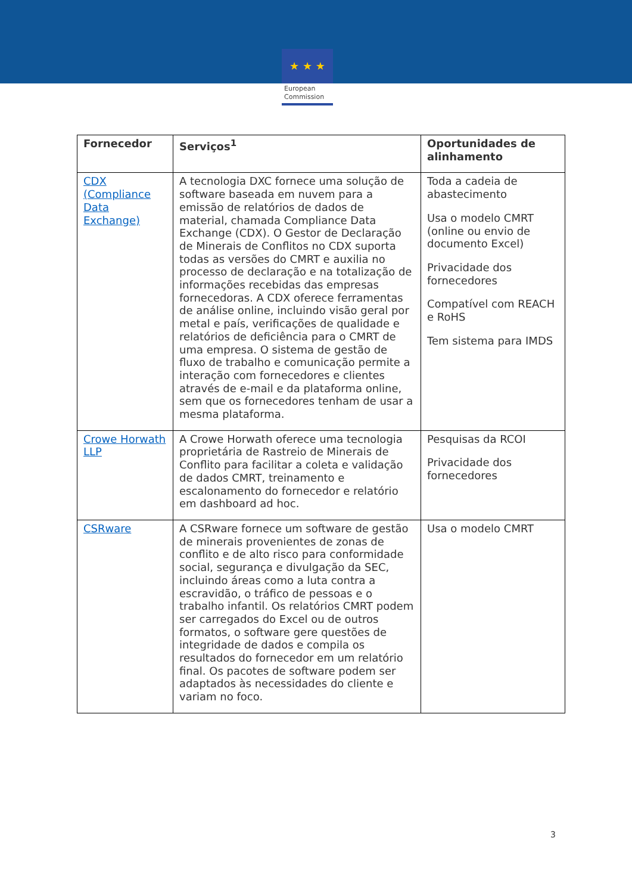★ ★ ★
European
Commission
| Fornecedor | Serviços<sup>1</sup> | Oportunidades de alinhamento |
| --- | --- | --- |
| CDX (Compliance Data Exchange) | A tecnologia DXC fornece uma solução de software baseada em nuvem para a emissão de relatórios de dados de material, chamada Compliance Data Exchange (CDX). O Gestor de Declaração de Minerais de Conflitos no CDX suporta todas as versões do CMRT e auxilia no processo de declaração e na totalização de informações recebidas das empresas fornecedoras. A CDX oferece ferramentas de análise online, incluindo visão geral por metal e país, verificações de qualidade e relatórios de deficiência para o CMRT de uma empresa. O sistema de gestão de fluxo de trabalho e comunicação permite a interação com fornecedores e clientes através de e-mail e da plataforma online, sem que os fornecedores tenham de usar a mesma plataforma. | Toda a cadeia de abastecimento Usa o modelo CMRT (online ou envio de documento Excel) Privacidade dos fornecedores Compatível com REACH e RoHS Tem sistema para IMDS |
| Crowe Horwath LLP | A Crowe Horwath oferece uma tecnologia proprietária de Rastreio de Minerais de Conflito para facilitar a coleta e validação de dados CMRT, treinamento e escalonamento do fornecedor e relatório em dashboard ad hoc. | Pesquisas da RCOI Privacidade dos fornecedores |
| CSRware | A CSRware fornece um software de gestão de minerais provenientes de zonas de conflito e de alto risco para conformidade social, segurança e divulgação da SEC, incluindo áreas como a luta contra a escravidão, o tráfico de pessoas e o trabalho infantil. Os relatórios CMRT podem ser carregados do Excel ou de outros formatos, o software gere questões de integridade de dados e compila os resultados do fornecedor em um relatório final. Os pacotes de software podem ser adaptados às necessidades do cliente e variam no foco. | Usa o modelo CMRT |
3